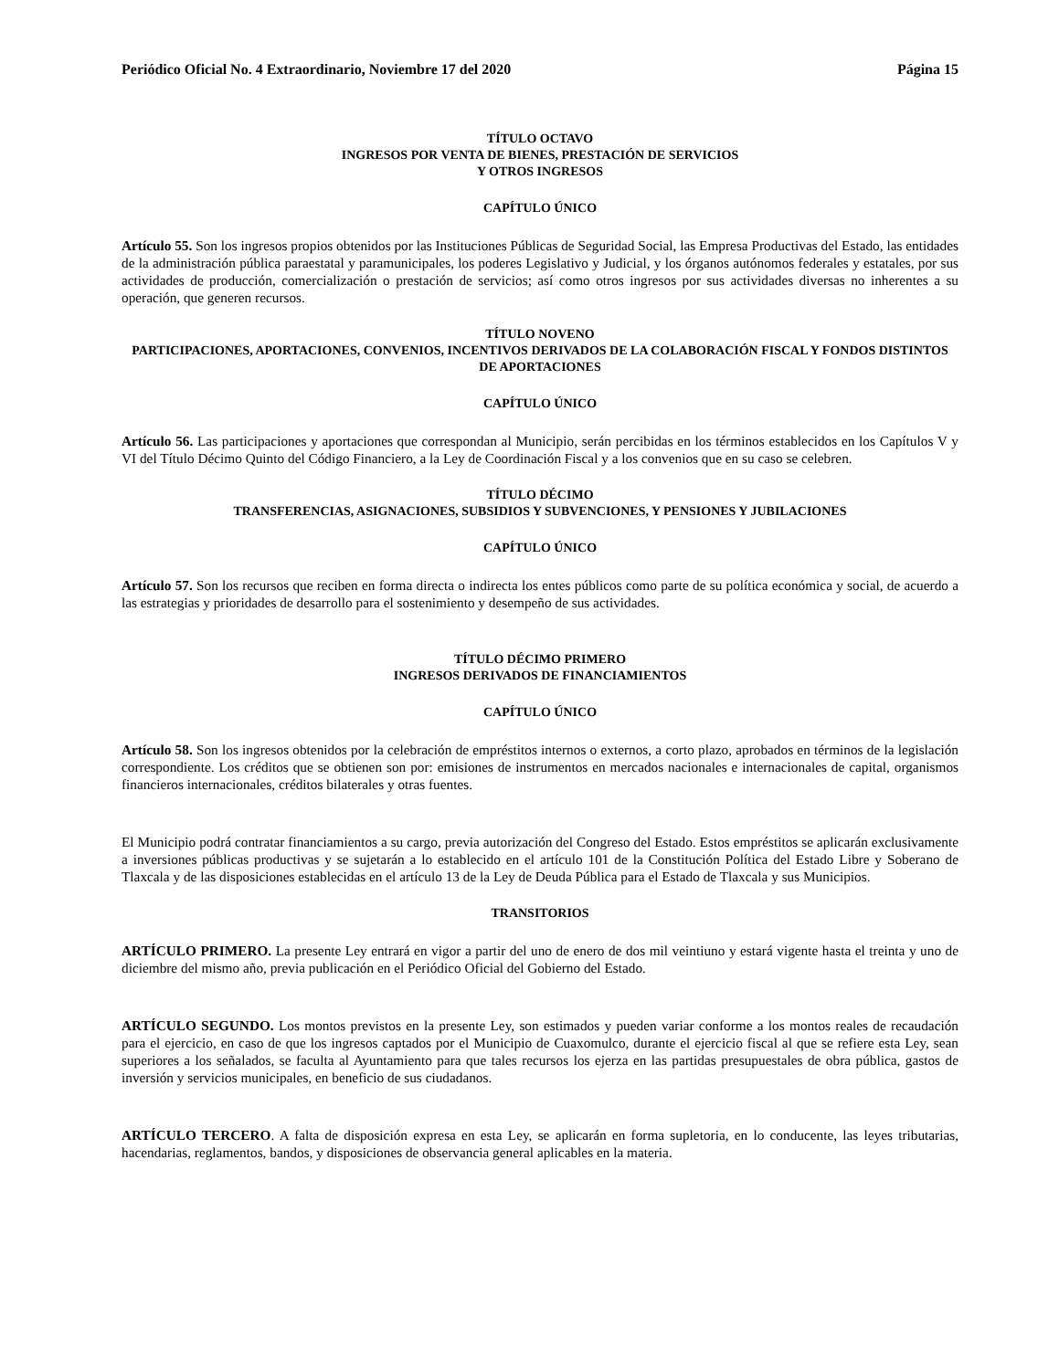Periódico Oficial No. 4 Extraordinario, Noviembre 17 del 2020 Página 15
TÍTULO OCTAVO
INGRESOS POR VENTA DE BIENES, PRESTACIÓN DE SERVICIOS
Y OTROS INGRESOS
CAPÍTULO ÚNICO
Artículo 55. Son los ingresos propios obtenidos por las Instituciones Públicas de Seguridad Social, las Empresa Productivas del Estado, las entidades de la administración pública paraestatal y paramunicipales, los poderes Legislativo y Judicial, y los órganos autónomos federales y estatales, por sus actividades de producción, comercialización o prestación de servicios; así como otros ingresos por sus actividades diversas no inherentes a su operación, que generen recursos.
TÍTULO NOVENO
PARTICIPACIONES, APORTACIONES, CONVENIOS, INCENTIVOS DERIVADOS DE LA COLABORACIÓN FISCAL Y FONDOS DISTINTOS DE APORTACIONES
CAPÍTULO ÚNICO
Artículo 56. Las participaciones y aportaciones que correspondan al Municipio, serán percibidas en los términos establecidos en los Capítulos V y VI del Título Décimo Quinto del Código Financiero, a la Ley de Coordinación Fiscal y a los convenios que en su caso se celebren.
TÍTULO DÉCIMO
TRANSFERENCIAS, ASIGNACIONES, SUBSIDIOS Y SUBVENCIONES, Y PENSIONES Y JUBILACIONES
CAPÍTULO ÚNICO
Artículo 57. Son los recursos que reciben en forma directa o indirecta los entes públicos como parte de su política económica y social, de acuerdo a las estrategias y prioridades de desarrollo para el sostenimiento y desempeño de sus actividades.
TÍTULO DÉCIMO PRIMERO
INGRESOS DERIVADOS DE FINANCIAMIENTOS
CAPÍTULO ÚNICO
Artículo 58. Son los ingresos obtenidos por la celebración de empréstitos internos o externos, a corto plazo, aprobados en términos de la legislación correspondiente. Los créditos que se obtienen son por: emisiones de instrumentos en mercados nacionales e internacionales de capital, organismos financieros internacionales, créditos bilaterales y otras fuentes.
El Municipio podrá contratar financiamientos a su cargo, previa autorización del Congreso del Estado. Estos empréstitos se aplicarán exclusivamente a inversiones públicas productivas y se sujetarán a lo establecido en el artículo 101 de la Constitución Política del Estado Libre y Soberano de Tlaxcala y de las disposiciones establecidas en el artículo 13 de la Ley de Deuda Pública para el Estado de Tlaxcala y sus Municipios.
TRANSITORIOS
ARTÍCULO PRIMERO. La presente Ley entrará en vigor a partir del uno de enero de dos mil veintiuno y estará vigente hasta el treinta y uno de diciembre del mismo año, previa publicación en el Periódico Oficial del Gobierno del Estado.
ARTÍCULO SEGUNDO. Los montos previstos en la presente Ley, son estimados y pueden variar conforme a los montos reales de recaudación para el ejercicio, en caso de que los ingresos captados por el Municipio de Cuaxomulco, durante el ejercicio fiscal al que se refiere esta Ley, sean superiores a los señalados, se faculta al Ayuntamiento para que tales recursos los ejerza en las partidas presupuestales de obra pública, gastos de inversión y servicios municipales, en beneficio de sus ciudadanos.
ARTÍCULO TERCERO. A falta de disposición expresa en esta Ley, se aplicarán en forma supletoria, en lo conducente, las leyes tributarias, hacendarias, reglamentos, bandos, y disposiciones de observancia general aplicables en la materia.